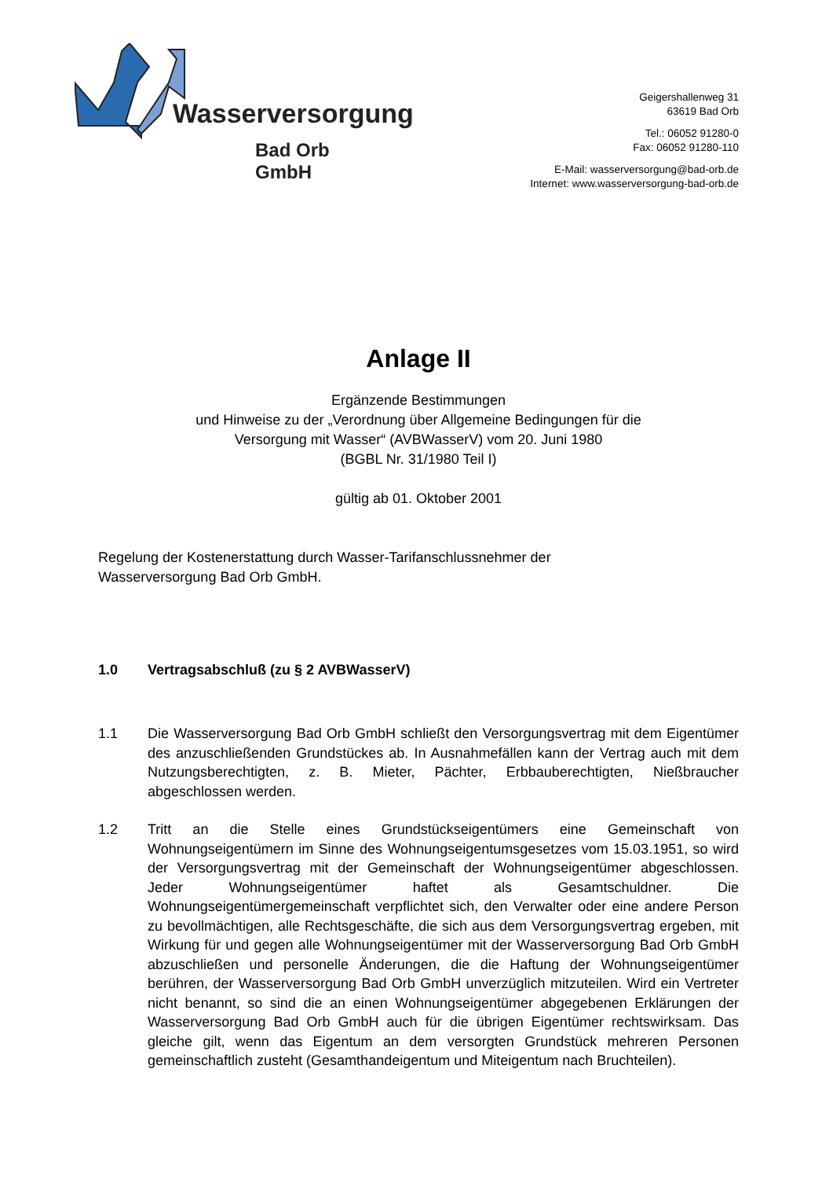Wasserversorgung
Bad Orb GmbH
Geigershallenweg 31
63619 Bad Orb
Tel.: 06052 91280-0
Fax: 06052 91280-110
E-Mail: wasserversorgung@bad-orb.de
Internet: www.wasserversorgung-bad-orb.de
Anlage II
Ergänzende Bestimmungen
und Hinweise zu der „Verordnung über Allgemeine Bedingungen für die
Versorgung mit Wasser“ (AVBWasserV) vom 20. Juni 1980
(BGBL Nr. 31/1980 Teil I)
gültig ab 01. Oktober 2001
Regelung der Kostenerstattung durch Wasser-Tarifanschlussnehmer der
Wasserversorgung Bad Orb GmbH.
1.0 Vertragsabschluß (zu § 2 AVBWasserV)
1.1 Die Wasserversorgung Bad Orb GmbH schließt den Versorgungsvertrag mit dem Eigentümer des anzuschließenden Grundstückes ab. In Ausnahmefällen kann der Vertrag auch mit dem Nutzungsberechtigten, z. B. Mieter, Pächter, Erbbauberechtigten, Nießbraucher abgeschlossen werden.
1.2 Tritt an die Stelle eines Grundstückseigentümers eine Gemeinschaft von Wohnungseigentümern im Sinne des Wohnungseigentumsgesetzes vom 15.03.1951, so wird der Versorgungsvertrag mit der Gemeinschaft der Wohnungseigentümer abgeschlossen. Jeder Wohnungseigentümer haftet als Gesamtschuldner. Die Wohnungseigentümergemeinschaft verpflichtet sich, den Verwalter oder eine andere Person zu bevollmächtigen, alle Rechtsgeschäfte, die sich aus dem Versorgungsvertrag ergeben, mit Wirkung für und gegen alle Wohnungseigentümer mit der Wasserversorgung Bad Orb GmbH abzuschließen und personelle Änderungen, die die Haftung der Wohnungseigentümer berühren, der Wasserversorgung Bad Orb GmbH unverzüglich mitzuteilen. Wird ein Vertreter nicht benannt, so sind die an einen Wohnungseigentümer abgegebenen Erklärungen der Wasserversorgung Bad Orb GmbH auch für die übrigen Eigentümer rechtswirksam. Das gleiche gilt, wenn das Eigentum an dem versorgten Grundstück mehreren Personen gemeinschaftlich zusteht (Gesamthandeigentum und Miteigentum nach Bruchteilen).